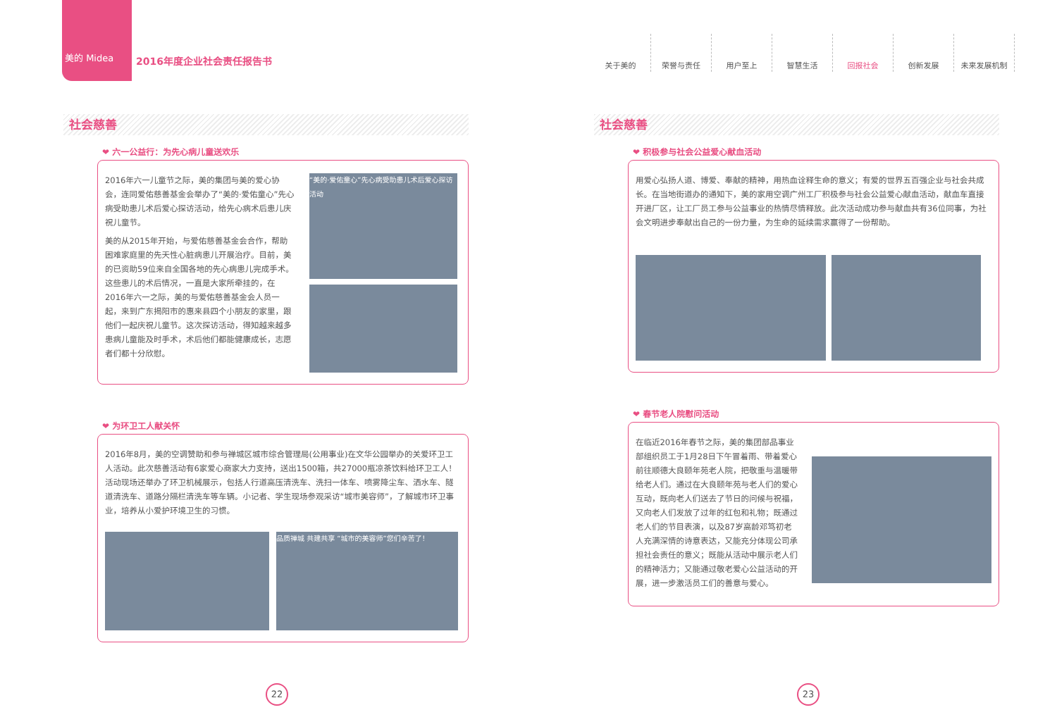美的 Midea
2016年度企业社会责任报告书
关于美的 荣誉与责任 用户至上 智慧生活 回报社会 创新发展 未来发展机制
社会慈善
❤ 六一公益行：为先心病儿童送欢乐
2016年六一儿童节之际，美的集团与美的爱心协会，连同爱佑慈善基金会举办了“美的·爱佑童心”先心病受助患儿术后爱心探访活动，给先心病术后患儿庆祝儿童节。
美的从2015年开始，与爱佑慈善基金会合作，帮助困难家庭里的先天性心脏病患儿开展治疗。目前，美的已资助59位来自全国各地的先心病患儿完成手术。这些患儿的术后情况，一直是大家所牵挂的，在2016年六一之际，美的与爱佑慈善基金会人员一起，来到广东揭阳市的惠来县四个小朋友的家里，跟他们一起庆祝儿童节。这次探访活动，得知越来越多患病儿童能及时手术，术后他们都能健康成长，志愿者们都十分欣慰。
“美的·爱佑童心”先心病受助患儿术后爱心探访活动
❤ 为环卫工人献关怀
2016年8月，美的空调赞助和参与禅城区城市综合管理局(公用事业)在文华公园举办的关爱环卫工人活动。此次慈善活动有6家爱心商家大力支持，送出1500箱，共27000瓶凉茶饮料给环卫工人！活动现场还举办了环卫机械展示，包括人行道高压清洗车、洗扫一体车、喷雾降尘车、洒水车、隧道清洗车、道路分隔栏清洗车等车辆。小记者、学生现场参观采访“城市美容师”，了解城市环卫事业，培养从小爱护环境卫生的习惯。
品质禅城 共建共享 “城市的美容师”您们辛苦了！
社会慈善
❤ 积极参与社会公益爱心献血活动
用爱心弘扬人道、博爱、奉献的精神，用热血诠释生命的意义；有爱的世界五百强企业与社会共成长。在当地街道办的通知下，美的家用空调广州工厂积极参与社会公益爱心献血活动，献血车直接开进厂区，让工厂员工参与公益事业的热情尽情释放。此次活动成功参与献血共有36位同事，为社会文明进步奉献出自己的一份力量，为生命的延续需求赢得了一份帮助。
❤ 春节老人院慰问活动
在临近2016年春节之际，美的集团部品事业部组织员工于1月28日下午冒着雨、带着爱心前往顺德大良颐年苑老人院，把敬重与温暖带给老人们。通过在大良颐年苑与老人们的爱心互动，既向老人们送去了节日的问候与祝福，又向老人们发放了过年的红包和礼物；既通过老人们的节目表演，以及87岁高龄邓笃初老人充满深情的诗意表达，又能充分体现公司承担社会责任的意义；既能从活动中展示老人们的精神活力；又能通过敬老爱心公益活动的开展，进一步激活员工们的善意与爱心。
22 23